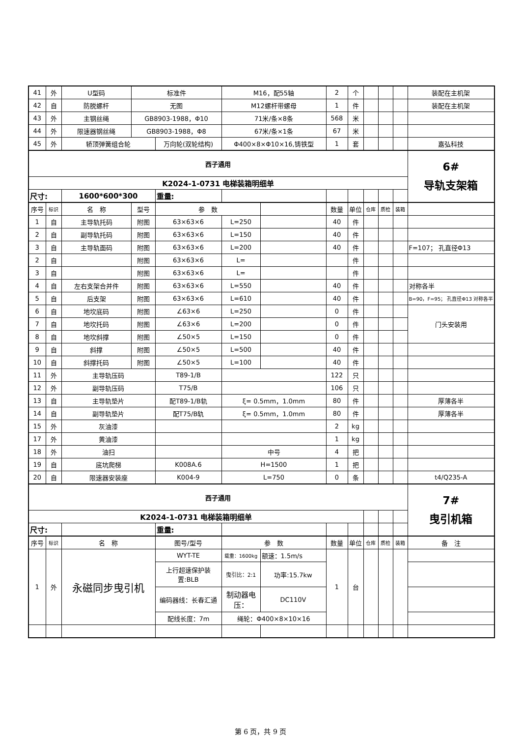| 41 | 外 | U型码 | 标准件 | | M16，配55轴 | | 2 | 个 | | | | 装配在主机架 |
| 42 | 自 | 防脱螺杆 | 无图 | | M12螺杆带螺母 | | 1 | 件 | | | | 装配在主机架 |
| 43 | 外 | 主钢丝绳 | GB8903-1988，Φ10 | | 71米/条×8条 | | 568 | 米 | | | | |
| 44 | 外 | 限速器钢丝绳 | GB8903-1988，Φ8 | | 67米/条×1条 | | 67 | 米 | | | | |
| 45 | 外 | 轿顶弹簧组合轮 | | 万向轮(双轮结构) | Φ400×8×Φ10×16,铸铁型 | | 1 | 套 | | | | 嘉弘科技 |
| 西子通用 | | | | | | | | | | | | 6# 导轨支架箱 |
| K2024-1-0731 电梯装箱明细单 | | | | | | | | | | | | |
| 尺寸: | | 1600*600*300 | | 重量: | | | | | | | | |
| 序号 | 标识 | 名 称 | 型号 | 参 数 | | | 数量 | 单位 | 仓库 | 质检 | 装箱 | |
| 1 | 自 | 主导轨托码 | 附图 | 63×63×6 | L=250 | | 40 | 件 | | | | |
| 2 | 自 | 副导轨托码 | 附图 | 63×63×6 | L=150 | | 40 | 件 | | | | |
| 3 | 自 | 主导轨面码 | 附图 | 63×63×6 | L=200 | | 40 | 件 | | | | F=107； 孔直径Φ13 |
| 2 | 自 | | 附图 | 63×63×6 | L= | | | 件 | | | | |
| 3 | 自 | | 附图 | 63×63×6 | L= | | | 件 | | | | |
| 4 | 自 | 左右支架合并件 | 附图 | 63×63×6 | L=550 | | 40 | 件 | | | | 对称各半 |
| 5 | 自 | 后支架 | 附图 | 63×63×6 | L=610 | | 40 | 件 | | | | B=90，F=95； 孔直径Φ13 对称各半 |
| 6 | 自 | 地坎底码 | 附图 | ∠63×6 | L=250 | | 0 | 件 | | | | 门头安装用 |
| 7 | 自 | 地坎托码 | 附图 | ∠63×6 | L=200 | | 0 | 件 | | | | |
| 8 | 自 | 地坎斜撑 | 附图 | ∠50×5 | L=150 | | 0 | 件 | | | | |
| 9 | 自 | 斜撑 | 附图 | ∠50×5 | L=500 | | 40 | 件 | | | | |
| 10 | 自 | 斜撑托码 | 附图 | ∠50×5 | L=100 | | 40 | 件 | | | | |
| 11 | 外 | 主导轨压码 | | T89-1/B | | | 122 | 只 | | | | |
| 12 | 外 | 副导轨压码 | | T75/B | | | 106 | 只 | | | | |
| 13 | 自 | 主导轨垫片 | | 配T89-1/B轨 | ξ= 0.5mm，1.0mm | | 80 | 件 | | | | 厚薄各半 |
| 14 | 自 | 副导轨垫片 | | 配T75/B轨 | ξ= 0.5mm，1.0mm | | 80 | 件 | | | | 厚薄各半 |
| 15 | 外 | 灰油漆 | | | | | 2 | kg | | | | |
| 17 | 外 | 黄油漆 | | | | | 1 | kg | | | | |
| 18 | 外 | 油扫 | | | 中号 | | 4 | 把 | | | | |
| 19 | 自 | 底坑爬梯 | | K008A.6 | H=1500 | | 1 | 把 | | | | |
| 20 | 自 | 限速器安装座 | | K004-9 | L=750 | | 0 | 条 | | | | t4/Q235-A |
| 西子通用 | | | | | | | | | | | | 7# 曳引机箱 |
| K2024-1-0731 电梯装箱明细单 | | | | | | | | | | | | |
| 尺寸: | | | | 重量: | | | | | | | | |
| 序号 | 标识 | 名 称 | | 图号/型号 | 参 数 | | 数量 | 单位 | 仓库 | 质检 | 装箱 | 备 注 |
| 1 | 外 | 永磁同步曳引机 | | WYT-TE | 载重：1600kg | 额速：1.5m/s | 1 | 台 | | | | |
| | | | | 上行超速保护装置:BLB | 曳引比：2:1 | 功率:15.7kw | | | | | | |
| | | | | 编码器线：长春汇通 | 制动器电压： | DC110V | | | | | | |
| | | | | 配线长度：7m | 绳轮：Φ400×8×10×16 | | | | | | | |
第 6 页，共 9 页